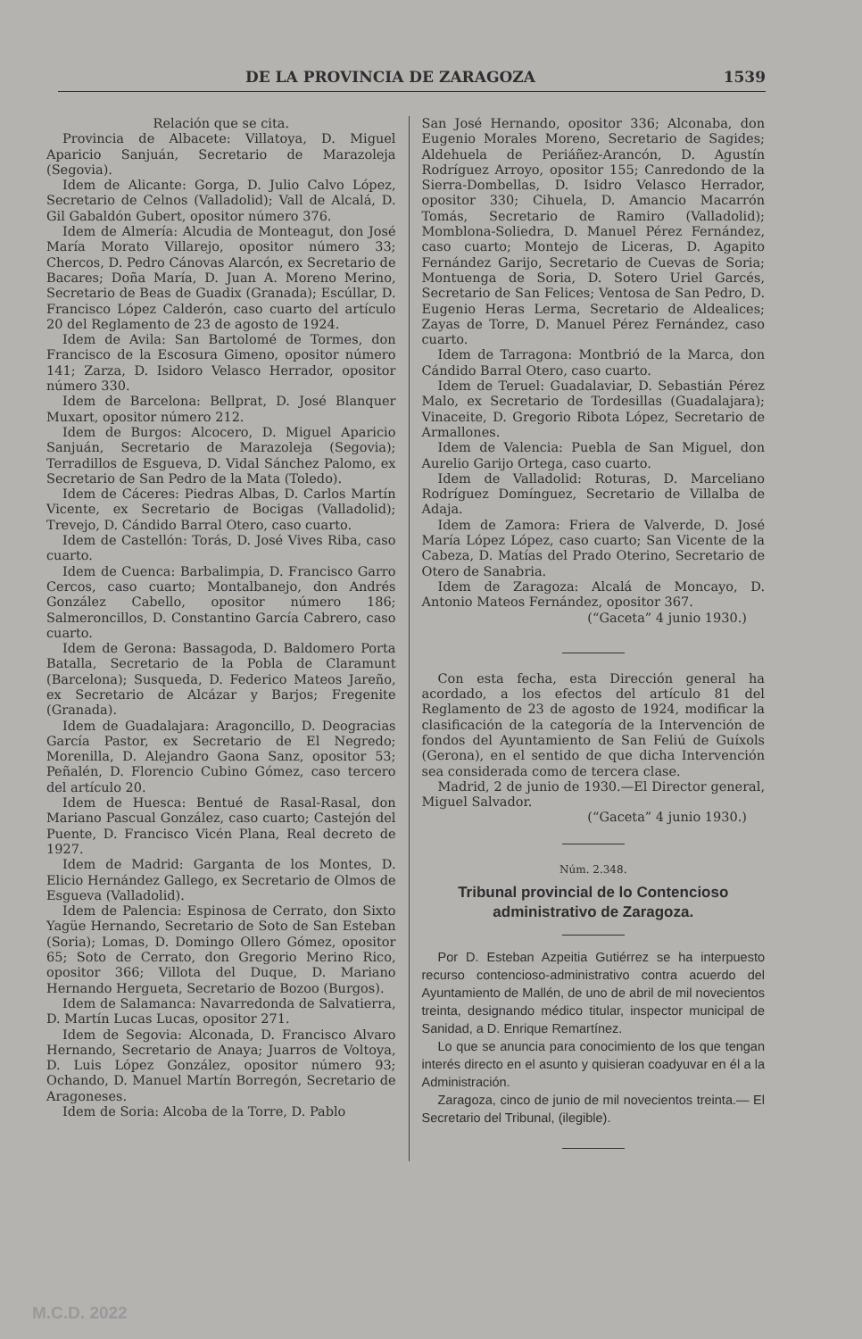DE LA PROVINCIA DE ZARAGOZA 1539
Relación que se cita.
Provincia de Albacete: Villatoya, D. Miguel Aparicio Sanjuán, Secretario de Marazoleja (Segovia).
Idem de Alicante: Gorga, D. Julio Calvo López, Secretario de Celnos (Valladolid); Vall de Alcalá, D. Gil Gabaldón Gubert, opositor número 376.
Idem de Almería: Alcudia de Monteagut, don José María Morato Villarejo, opositor número 33; Chercos, D. Pedro Cánovas Alarcón, ex Secretario de Bacares; Doña María, D. Juan A. Moreno Merino, Secretario de Beas de Guadix (Granada); Escúllar, D. Francisco López Calderón, caso cuarto del artículo 20 del Reglamento de 23 de agosto de 1924.
Idem de Avila: San Bartolomé de Tormes, don Francisco de la Escosura Gimeno, opositor número 141; Zarza, D. Isidoro Velasco Herrador, opositor número 330.
Idem de Barcelona: Bellprat, D. José Blanquer Muxart, opositor número 212.
Idem de Burgos: Alcocero, D. Miguel Aparicio Sanjuán, Secretario de Marazoleja (Segovia); Terradillos de Esgueva, D. Vidal Sánchez Palomo, ex Secretario de San Pedro de la Mata (Toledo).
Idem de Cáceres: Piedras Albas, D. Carlos Martín Vicente, ex Secretario de Bocigas (Valladolid); Trevejo, D. Cándido Barral Otero, caso cuarto.
Idem de Castellón: Torás, D. José Vives Riba, caso cuarto.
Idem de Cuenca: Barbalimpia, D. Francisco Garro Cercos, caso cuarto; Montalbanejo, don Andrés González Cabello, opositor número 186; Salmeroncillos, D. Constantino García Cabrero, caso cuarto.
Idem de Gerona: Bassagoda, D. Baldomero Porta Batalla, Secretario de la Pobla de Claramunt (Barcelona); Susqueda, D. Federico Mateos Jareño, ex Secretario de Alcázar y Barjos; Fregenite (Granada).
Idem de Guadalajara: Aragoncillo, D. Deogracias García Pastor, ex Secretario de El Negredo; Morenilla, D. Alejandro Gaona Sanz, opositor 53; Peñalén, D. Florencio Cubino Gómez, caso tercero del artículo 20.
Idem de Huesca: Bentué de Rasal-Rasal, don Mariano Pascual González, caso cuarto; Castejón del Puente, D. Francisco Vicén Plana, Real decreto de 1927.
Idem de Madrid: Garganta de los Montes, D. Elicio Hernández Gallego, ex Secretario de Olmos de Esgueva (Valladolid).
Idem de Palencia: Espinosa de Cerrato, don Sixto Yagüe Hernando, Secretario de Soto de San Esteban (Soria); Lomas, D. Domingo Ollero Gómez, opositor 65; Soto de Cerrato, don Gregorio Merino Rico, opositor 366; Villota del Duque, D. Mariano Hernando Hergueta, Secretario de Bozoo (Burgos).
Idem de Salamanca: Navarredonda de Salvatierra, D. Martín Lucas Lucas, opositor 271.
Idem de Segovia: Alconada, D. Francisco Alvaro Hernando, Secretario de Anaya; Juarros de Voltoya, D. Luis López González, opositor número 93; Ochando, D. Manuel Martín Borregón, Secretario de Aragoneses.
Idem de Soria: Alcoba de la Torre, D. Pablo
San José Hernando, opositor 336; Alconaba, don Eugenio Morales Moreno, Secretario de Sagides; Aldehuela de Periáñez-Arancón, D. Agustín Rodríguez Arroyo, opositor 155; Canredondo de la Sierra-Dombellas, D. Isidro Velasco Herrador, opositor 330; Cihuela, D. Amancio Macarrón Tomás, Secretario de Ramiro (Valladolid); Momblona-Soliedra, D. Manuel Pérez Fernández, caso cuarto; Montejo de Liceras, D. Agapito Fernández Garijo, Secretario de Cuevas de Soria; Montuenga de Soria, D. Sotero Uriel Garcés, Secretario de San Felices; Ventosa de San Pedro, D. Eugenio Heras Lerma, Secretario de Aldealices; Zayas de Torre, D. Manuel Pérez Fernández, caso cuarto.
Idem de Tarragona: Montbrió de la Marca, don Cándido Barral Otero, caso cuarto.
Idem de Teruel: Guadalaviar, D. Sebastián Pérez Malo, ex Secretario de Tordesillas (Guadalajara); Vinaceite, D. Gregorio Ribota López, Secretario de Armallones.
Idem de Valencia: Puebla de San Miguel, don Aurelio Garijo Ortega, caso cuarto.
Idem de Valladolid: Roturas, D. Marceliano Rodríguez Domínguez, Secretario de Villalba de Adaja.
Idem de Zamora: Friera de Valverde, D. José María López López, caso cuarto; San Vicente de la Cabeza, D. Matías del Prado Oterino, Secretario de Otero de Sanabria.
Idem de Zaragoza: Alcalá de Moncayo, D. Antonio Mateos Fernández, opositor 367.
(“Gaceta” 4 junio 1930.)
Con esta fecha, esta Dirección general ha acordado, a los efectos del artículo 81 del Reglamento de 23 de agosto de 1924, modificar la clasificación de la categoría de la Intervención de fondos del Ayuntamiento de San Feliú de Guíxols (Gerona), en el sentido de que dicha Intervención sea considerada como de tercera clase.
Madrid, 2 de junio de 1930.—El Director general, Miguel Salvador.
(“Gaceta” 4 junio 1930.)
Núm. 2.348.
Tribunal provincial de lo Contencioso administrativo de Zaragoza.
Por D. Esteban Azpeitia Gutiérrez se ha interpuesto recurso contencioso-administrativo contra acuerdo del Ayuntamiento de Mallén, de uno de abril de mil novecientos treinta, designando médico titular, inspector municipal de Sanidad, a D. Enrique Remartínez.
Lo que se anuncia para conocimiento de los que tengan interés directo en el asunto y quisieran coadyuvar en él a la Administración.
Zaragoza, cinco de junio de mil novecientos treinta.— El Secretario del Tribunal, (ilegible).
M.C.D. 2022